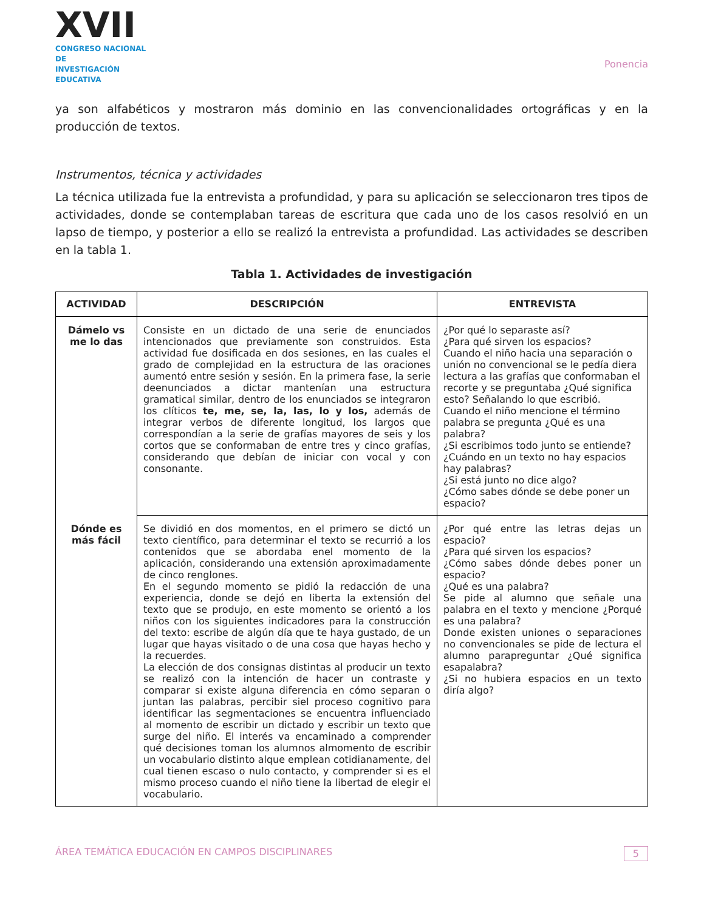XVII
CONGRESO NACIONAL DE
INVESTIGACIÓN EDUCATIVA
Ponencia
ya son alfabéticos y mostraron más dominio en las convencionalidades ortográficas y en la producción de textos.
Instrumentos, técnica y actividades
La técnica utilizada fue la entrevista a profundidad, y para su aplicación se seleccionaron tres tipos de actividades, donde se contemplaban tareas de escritura que cada uno de los casos resolvió en un lapso de tiempo, y posterior a ello se realizó la entrevista a profundidad. Las actividades se describen en la tabla 1.
Tabla 1. Actividades de investigación
| ACTIVIDAD | DESCRIPCIÓN | ENTREVISTA |
| --- | --- | --- |
| Dámelo vs me lo das | Consiste en un dictado de una serie de enunciados intencionados que previamente son construidos. Esta actividad fue dosificada en dos sesiones, en las cuales el grado de complejidad en la estructura de las oraciones aumentó entre sesión y sesión. En la primera fase, la serie deenunciados a dictar mantenían una estructura gramatical similar, dentro de los enunciados se integraron los clíticos te, me, se, la, las, lo y los, además de integrar verbos de diferente longitud, los largos que correspondían a la serie de grafías mayores de seis y los cortos que se conformaban de entre tres y cinco grafías, considerando que debían de iniciar con vocal y con consonante. | ¿Por qué lo separaste así? ¿Para qué sirven los espacios? Cuando el niño hacia una separación o unión no convencional se le pedía diera lectura a las grafías que conformaban el recorte y se preguntaba ¿Qué significa esto? Señalando lo que escribió. Cuando el niño mencione el término palabra se pregunta ¿Qué es una palabra? ¿Si escribimos todo junto se entiende? ¿Cuándo en un texto no hay espacios hay palabras? ¿Si está junto no dice algo? ¿Cómo sabes dónde se debe poner un espacio? |
| Dónde es más fácil | Se dividió en dos momentos, en el primero se dictó un texto científico, para determinar el texto se recurrió a los contenidos que se abordaba enel momento de la aplicación, considerando una extensión aproximadamente de cinco renglones. En el segundo momento se pidió la redacción de una experiencia, donde se dejó en liberta la extensión del texto que se produjo, en este momento se orientó a los niños con los siguientes indicadores para la construcción del texto: escribe de algún día que te haya gustado, de un lugar que hayas visitado o de una cosa que hayas hecho y la recuerdes. La elección de dos consignas distintas al producir un texto se realizó con la intención de hacer un contraste y comparar si existe alguna diferencia en cómo separan o juntan las palabras, percibir siel proceso cognitivo para identificar las segmentaciones se encuentra influenciado al momento de escribir un dictado y escribir un texto que surge del niño. El interés va encaminado a comprender qué decisiones toman los alumnos almomento de escribir un vocabulario distinto alque emplean cotidianamente, del cual tienen escaso o nulo contacto, y comprender si es el mismo proceso cuando el niño tiene la libertad de elegir el vocabulario. | ¿Por qué entre las letras dejas un espacio? ¿Para qué sirven los espacios? ¿Cómo sabes dónde debes poner un espacio? ¿Qué es una palabra? Se pide al alumno que señale una palabra en el texto y mencione ¿Porqué es una palabra? Donde existen uniones o separaciones no convencionales se pide de lectura el alumno parapreguntar ¿Qué significa esapalabra? ¿Si no hubiera espacios en un texto diría algo? |
ÁREA TEMÁTICA EDUCACIÓN EN CAMPOS DISCIPLINARES 5